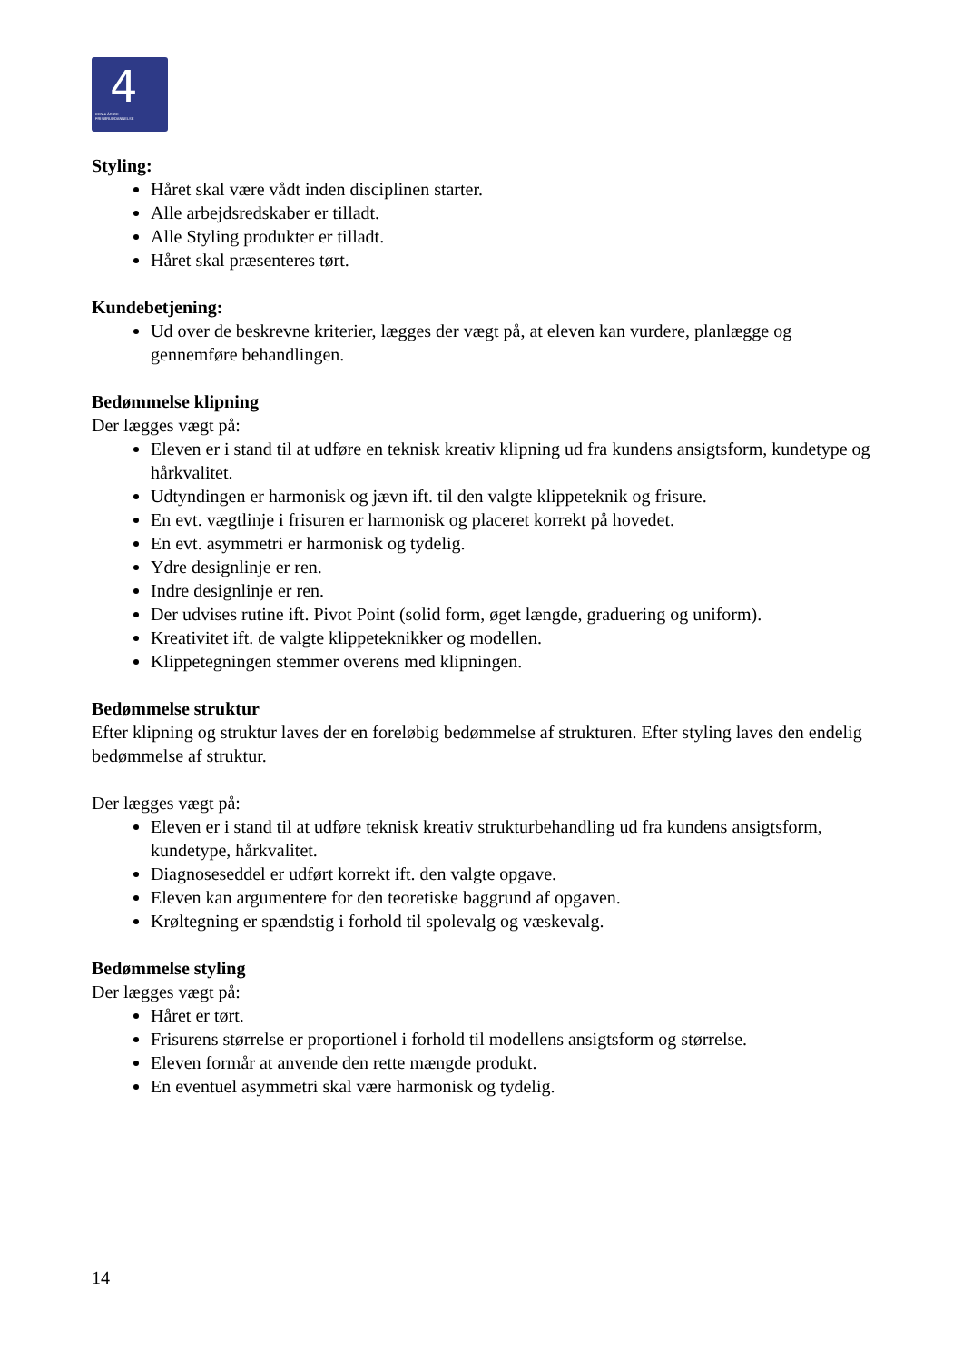4
DEN 4-ÅRIGE
FRISØRUDDANNELSE
Styling:
Håret skal være vådt inden disciplinen starter.
Alle arbejdsredskaber er tilladt.
Alle Styling produkter er tilladt.
Håret skal præsenteres tørt.
Kundebetjening:
Ud over de beskrevne kriterier, lægges der vægt på, at eleven kan vurdere, planlægge og gennemføre behandlingen.
Bedømmelse klipning
Der lægges vægt på:
Eleven er i stand til at udføre en teknisk kreativ klipning ud fra kundens ansigtsform, kundetype og hårkvalitet.
Udtyndingen er harmonisk og jævn ift. til den valgte klippeteknik og frisure.
En evt. vægtlinje i frisuren er harmonisk og placeret korrekt på hovedet.
En evt. asymmetri er harmonisk og tydelig.
Ydre designlinje er ren.
Indre designlinje er ren.
Der udvises rutine ift. Pivot Point (solid form, øget længde, graduering og uniform).
Kreativitet ift. de valgte klippeteknikker og modellen.
Klippetegningen stemmer overens med klipningen.
Bedømmelse struktur
Efter klipning og struktur laves der en foreløbig bedømmelse af strukturen. Efter styling laves den endelig bedømmelse af struktur.
Der lægges vægt på:
Eleven er i stand til at udføre teknisk kreativ strukturbehandling ud fra kundens ansigtsform, kundetype, hårkvalitet.
Diagnoseseddel er udført korrekt ift. den valgte opgave.
Eleven kan argumentere for den teoretiske baggrund af opgaven.
Krøltegning er spændstig i forhold til spolevalg og væskevalg.
Bedømmelse styling
Der lægges vægt på:
Håret er tørt.
Frisurens størrelse er proportionel i forhold til modellens ansigtsform og størrelse.
Eleven formår at anvende den rette mængde produkt.
En eventuel asymmetri skal være harmonisk og tydelig.
14